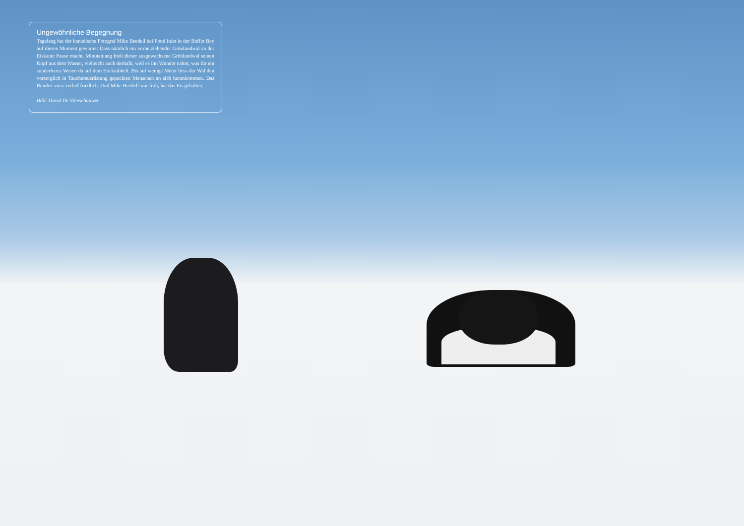Ungewöhnliche Begegnung
Tagelang hat der kanadische Fotograf Mike Beedell bei Pond Inlet in der Baffin Bay auf diesen Moment gewartet: Dass nämlich ein vorbeiziehender Grönlandwal an der Eiskante Pause macht. Minutenlang hielt dieser ausgewachsene Grönlandwal seinen Kopf aus dem Wasser, vielleicht auch deshalb, weil es ihn Wunder nahm, was für ein sonderbares Wesen da auf dem Eis krabbelt. Bis auf wenige Meter liess der Wal den vorsorglich in Taucherausrüstung gepackten Menschen an sich herankommen. Das Rendez-vous verlief friedlich. Und Mike Beedell war froh, hat das Eis gehalten.
Bild: David De Vleeschauwer